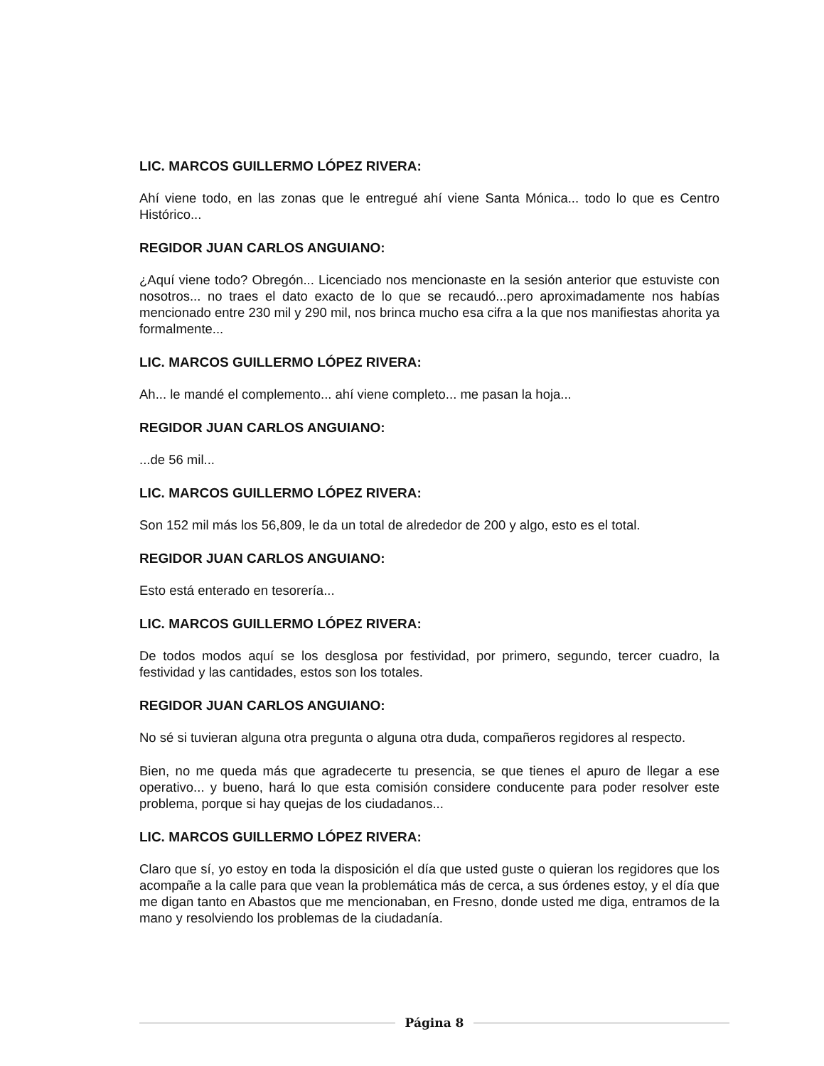LIC. MARCOS GUILLERMO LÓPEZ RIVERA:
Ahí viene todo, en las zonas que le entregué ahí viene Santa Mónica... todo lo que es Centro Histórico...
REGIDOR JUAN CARLOS ANGUIANO:
¿Aquí viene todo? Obregón... Licenciado nos mencionaste en la sesión anterior que estuviste con nosotros... no traes el dato exacto de lo que se recaudó...pero aproximadamente nos habías mencionado entre 230 mil y 290 mil, nos brinca mucho esa cifra a la que nos manifiestas ahorita ya formalmente...
LIC. MARCOS GUILLERMO LÓPEZ RIVERA:
Ah... le mandé el complemento... ahí viene completo... me pasan la hoja...
REGIDOR JUAN CARLOS ANGUIANO:
...de 56 mil...
LIC. MARCOS GUILLERMO LÓPEZ RIVERA:
Son 152 mil más los 56,809, le da un total de alrededor de 200 y algo, esto es el total.
REGIDOR JUAN CARLOS ANGUIANO:
Esto está enterado en tesorería...
LIC. MARCOS GUILLERMO LÓPEZ RIVERA:
De todos modos aquí se los desglosa por festividad, por primero, segundo, tercer cuadro, la festividad y las cantidades, estos son los totales.
REGIDOR JUAN CARLOS ANGUIANO:
No sé si tuvieran alguna otra pregunta o alguna otra duda, compañeros regidores al respecto.
Bien, no me queda más que agradecerte tu presencia, se que tienes el apuro de llegar a ese operativo... y bueno, hará lo que esta comisión considere conducente para poder resolver este problema, porque si hay quejas de los ciudadanos...
LIC. MARCOS GUILLERMO LÓPEZ RIVERA:
Claro que sí, yo estoy en toda la disposición el día que usted guste o quieran los regidores que los acompañe a la calle para que vean la problemática más de cerca, a sus órdenes estoy, y el día que me digan tanto en Abastos que me mencionaban, en Fresno, donde usted me diga, entramos de la mano y resolviendo los problemas de la ciudadanía.
Página 8